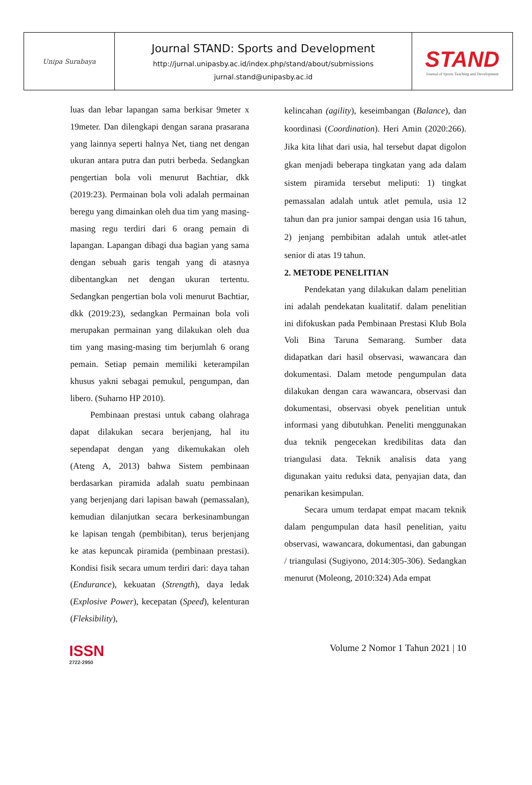| Unipa Surabaya | Journal STAND: Sports and Development http://jurnal.unipasby.ac.id/index.php/stand/about/submissions jurnal.stand@unipasby.ac.id | STAND Journal of Sports Teaching and Development |
luas dan lebar lapangan sama berkisar 9meter x 19meter. Dan dilengkapi dengan sarana prasarana yang lainnya seperti halnya Net, tiang net dengan ukuran antara putra dan putri berbeda. Sedangkan pengertian bola voli menurut Bachtiar, dkk (2019:23). Permainan bola voli adalah permainan beregu yang dimainkan oleh dua tim yang masing-masing regu terdiri dari 6 orang pemain di lapangan. Lapangan dibagi dua bagian yang sama dengan sebuah garis tengah yang di atasnya dibentangkan net dengan ukuran tertentu. Sedangkan pengertian bola voli menurut Bachtiar, dkk (2019:23), sedangkan Permainan bola voli merupakan permainan yang dilakukan oleh dua tim yang masing-masing tim berjumlah 6 orang pemain. Setiap pemain memiliki keterampilan khusus yakni sebagai pemukul, pengumpan, dan libero. (Suharno HP 2010).
Pembinaan prestasi untuk cabang olahraga dapat dilakukan secara berjenjang, hal itu sependapat dengan yang dikemukakan oleh (Ateng A, 2013) bahwa Sistem pembinaan berdasarkan piramida adalah suatu pembinaan yang berjenjang dari lapisan bawah (pemassalan), kemudian dilanjutkan secara berkesinambungan ke lapisan tengah (pembibitan), terus berjenjang ke atas kepuncak piramida (pembinaan prestasi). Kondisi fisik secara umum terdiri dari: daya tahan (Endurance), kekuatan (Strength), daya ledak (Explosive Power), kecepatan (Speed), kelenturan (Fleksibility),
kelincahan (agility), keseimbangan (Balance), dan koordinasi (Coordination). Heri Amin (2020:266). Jika kita lihat dari usia, hal tersebut dapat digolon gkan menjadi beberapa tingkatan yang ada dalam sistem piramida tersebut meliputi: 1) tingkat pemassalan adalah untuk atlet pemula, usia 12 tahun dan pra junior sampai dengan usia 16 tahun, 2) jenjang pembibitan adalah untuk atlet-atlet senior di atas 19 tahun.
2. METODE PENELITIAN
Pendekatan yang dilakukan dalam penelitian ini adalah pendekatan kualitatif. dalam penelitian ini difokuskan pada Pembinaan Prestasi Klub Bola Voli Bina Taruna Semarang. Sumber data didapatkan dari hasil observasi, wawancara dan dokumentasi. Dalam metode pengumpulan data dilakukan dengan cara wawancara, observasi dan dokumentasi, observasi obyek penelitian untuk informasi yang dibutuhkan. Peneliti menggunakan dua teknik pengecekan kredibilitas data dan triangulasi data. Teknik analisis data yang digunakan yaitu reduksi data, penyajian data, dan penarikan kesimpulan.
Secara umum terdapat empat macam teknik dalam pengumpulan data hasil penelitian, yaitu observasi, wawancara, dokumentasi, dan gabungan / triangulasi (Sugiyono, 2014:305-306). Sedangkan menurut (Moleong, 2010:324) Ada empat
ISSN
2722-2950
Volume 2 Nomor 1 Tahun 2021 | 10